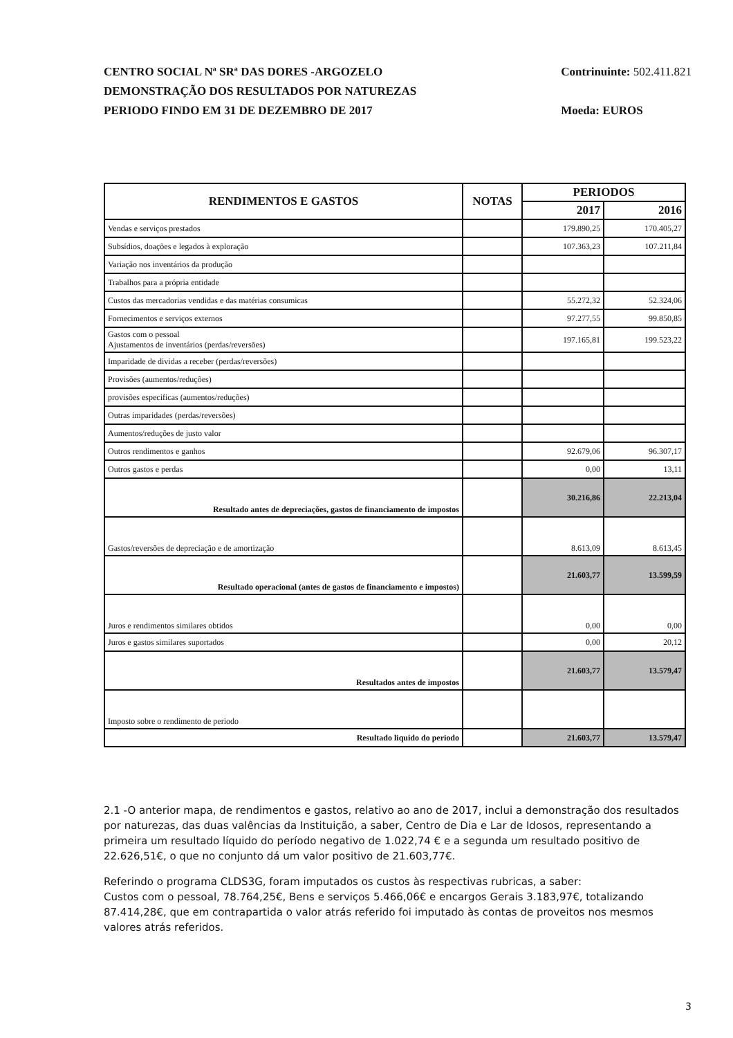CENTRO SOCIAL Nª SRª DAS DORES -ARGOZELO
DEMONSTRAÇÃO DOS RESULTADOS POR NATUREZAS
PERIODO FINDO EM 31 DE DEZEMBRO DE 2017
Contrinuinte: 502.411.821
Moeda: EUROS
| RENDIMENTOS E GASTOS | NOTAS | PERIODOS | |
| --- | --- | --- | --- |
| | | 2017 | 2016 |
| Vendas e serviços prestados | | 179.890,25 | 170.405,27 |
| Subsídios, doações e legados à exploração | | 107.363,23 | 107.211,84 |
| Variação nos inventários da produção | | | |
| Trabalhos para a própria entidade | | | |
| Custos das mercadorias vendidas e das matérias consumicas | | 55.272,32 | 52.324,06 |
| Fornecimentos e serviços externos | | 97.277,55 | 99.850,85 |
| Gastos com o pessoal Ajustamentos de inventários (perdas/reversões) | | 197.165,81 | 199.523,22 |
| Imparidade de dividas a receber (perdas/reversões) | | | |
| Provisões (aumentos/reduções) | | | |
| provisões especificas (aumentos/reduções) | | | |
| Outras imparidades (perdas/reversões) | | | |
| Aumentos/reduções de justo valor | | | |
| Outros rendimentos e ganhos | | 92.679,06 | 96.307,17 |
| Outros gastos e perdas | | 0,00 | 13,11 |
| Resultado antes de depreciações, gastos de financiamento de impostos | | 30.216,86 | 22.213,04 |
| Gastos/reversões de depreciação e de amortização | | 8.613,09 | 8.613,45 |
| Resultado operacional (antes de gastos de financiamento e impostos) | | 21.603,77 | 13.599,59 |
| Juros e rendimentos similares obtidos | | 0,00 | 0,00 |
| Juros e gastos similares suportados | | 0,00 | 20,12 |
| Resultados antes de impostos | | 21.603,77 | 13.579,47 |
| Imposto sobre o rendimento de periodo | | | |
| Resultado liquido do periodo | | 21.603,77 | 13.579,47 |
2.1 -O anterior mapa, de rendimentos e gastos, relativo ao ano de 2017, inclui a demonstração dos resultados por naturezas, das duas valências da Instituição, a saber, Centro de Dia e Lar de Idosos, representando a primeira um resultado líquido do período negativo de 1.022,74 € e a segunda um resultado positivo de 22.626,51€, o que no conjunto dá um valor positivo de 21.603,77€.
Referindo o programa CLDS3G, foram imputados os custos às respectivas rubricas, a saber:
Custos com o pessoal, 78.764,25€, Bens e serviços 5.466,06€ e encargos Gerais 3.183,97€, totalizando 87.414,28€, que em contrapartida o valor atrás referido foi imputado às contas de proveitos nos mesmos valores atrás referidos.
3